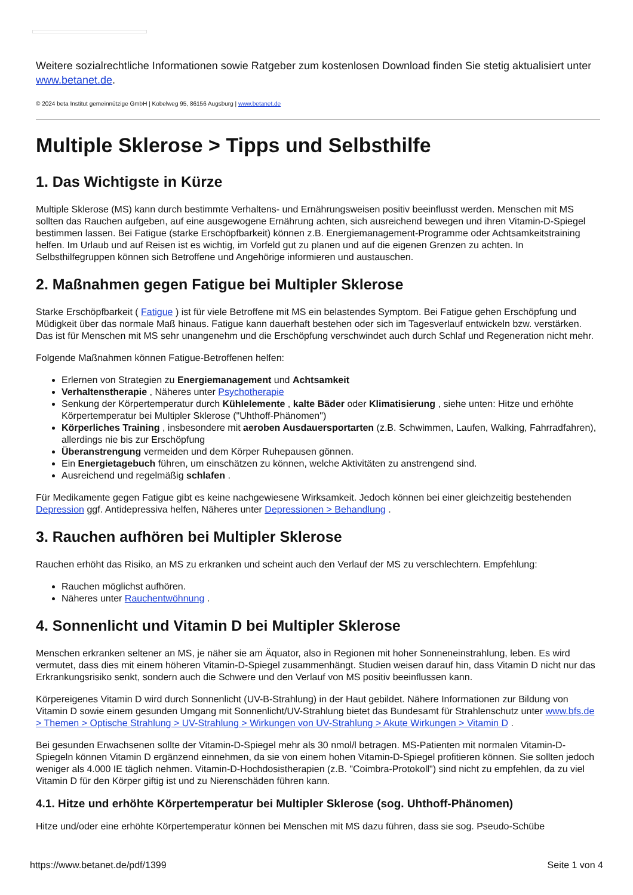Weitere sozialrechtliche Informationen sowie Ratgeber zum kostenlosen Download finden Sie stetig aktualisiert unter www.betanet.de.
© 2024 beta Institut gemeinnützige GmbH | Kobelweg 95, 86156 Augsburg | www.betanet.de
Multiple Sklerose > Tipps und Selbsthilfe
1. Das Wichtigste in Kürze
Multiple Sklerose (MS) kann durch bestimmte Verhaltens- und Ernährungsweisen positiv beeinflusst werden. Menschen mit MS sollten das Rauchen aufgeben, auf eine ausgewogene Ernährung achten, sich ausreichend bewegen und ihren Vitamin-D-Spiegel bestimmen lassen. Bei Fatigue (starke Erschöpfbarkeit) können z.B. Energiemanagement-Programme oder Achtsamkeitstraining helfen. Im Urlaub und auf Reisen ist es wichtig, im Vorfeld gut zu planen und auf die eigenen Grenzen zu achten. In Selbsthilfegruppen können sich Betroffene und Angehörige informieren und austauschen.
2. Maßnahmen gegen Fatigue bei Multipler Sklerose
Starke Erschöpfbarkeit ( Fatigue ) ist für viele Betroffene mit MS ein belastendes Symptom. Bei Fatigue gehen Erschöpfung und Müdigkeit über das normale Maß hinaus. Fatigue kann dauerhaft bestehen oder sich im Tagesverlauf entwickeln bzw. verstärken. Das ist für Menschen mit MS sehr unangenehm und die Erschöpfung verschwindet auch durch Schlaf und Regeneration nicht mehr.
Folgende Maßnahmen können Fatigue-Betroffenen helfen:
Erlernen von Strategien zu Energiemanagement und Achtsamkeit
Verhaltenstherapie , Näheres unter Psychotherapie
Senkung der Körpertemperatur durch Kühlelemente , kalte Bäder oder Klimatisierung , siehe unten: Hitze und erhöhte Körpertemperatur bei Multipler Sklerose ("Uhthoff-Phänomen")
Körperliches Training , insbesondere mit aeroben Ausdauersportarten (z.B. Schwimmen, Laufen, Walking, Fahrradfahren), allerdings nie bis zur Erschöpfung
Überanstrengung vermeiden und dem Körper Ruhepausen gönnen.
Ein Energietagebuch führen, um einschätzen zu können, welche Aktivitäten zu anstrengend sind.
Ausreichend und regelmäßig schlafen .
Für Medikamente gegen Fatigue gibt es keine nachgewiesene Wirksamkeit. Jedoch können bei einer gleichzeitig bestehenden Depression ggf. Antidepressiva helfen, Näheres unter Depressionen > Behandlung .
3. Rauchen aufhören bei Multipler Sklerose
Rauchen erhöht das Risiko, an MS zu erkranken und scheint auch den Verlauf der MS zu verschlechtern. Empfehlung:
Rauchen möglichst aufhören.
Näheres unter Rauchentwöhnung .
4. Sonnenlicht und Vitamin D bei Multipler Sklerose
Menschen erkranken seltener an MS, je näher sie am Äquator, also in Regionen mit hoher Sonneneinstrahlung, leben. Es wird vermutet, dass dies mit einem höheren Vitamin-D-Spiegel zusammenhängt. Studien weisen darauf hin, dass Vitamin D nicht nur das Erkrankungsrisiko senkt, sondern auch die Schwere und den Verlauf von MS positiv beeinflussen kann.
Körpereigenes Vitamin D wird durch Sonnenlicht (UV-B-Strahlung) in der Haut gebildet. Nähere Informationen zur Bildung von Vitamin D sowie einem gesunden Umgang mit Sonnenlicht/UV-Strahlung bietet das Bundesamt für Strahlenschutz unter www.bfs.de > Themen > Optische Strahlung > UV-Strahlung > Wirkungen von UV-Strahlung > Akute Wirkungen > Vitamin D .
Bei gesunden Erwachsenen sollte der Vitamin-D-Spiegel mehr als 30 nmol/l betragen. MS-Patienten mit normalen Vitamin-D-Spiegeln können Vitamin D ergänzend einnehmen, da sie von einem hohen Vitamin-D-Spiegel profitieren können. Sie sollten jedoch weniger als 4.000 IE täglich nehmen. Vitamin-D-Hochdosistherapien (z.B. "Coimbra-Protokoll") sind nicht zu empfehlen, da zu viel Vitamin D für den Körper giftig ist und zu Nierenschäden führen kann.
4.1. Hitze und erhöhte Körpertemperatur bei Multipler Sklerose (sog. Uhthoff-Phänomen)
Hitze und/oder eine erhöhte Körpertemperatur können bei Menschen mit MS dazu führen, dass sie sog. Pseudo-Schübe
https://www.betanet.de/pdf/1399 Seite 1 von 4